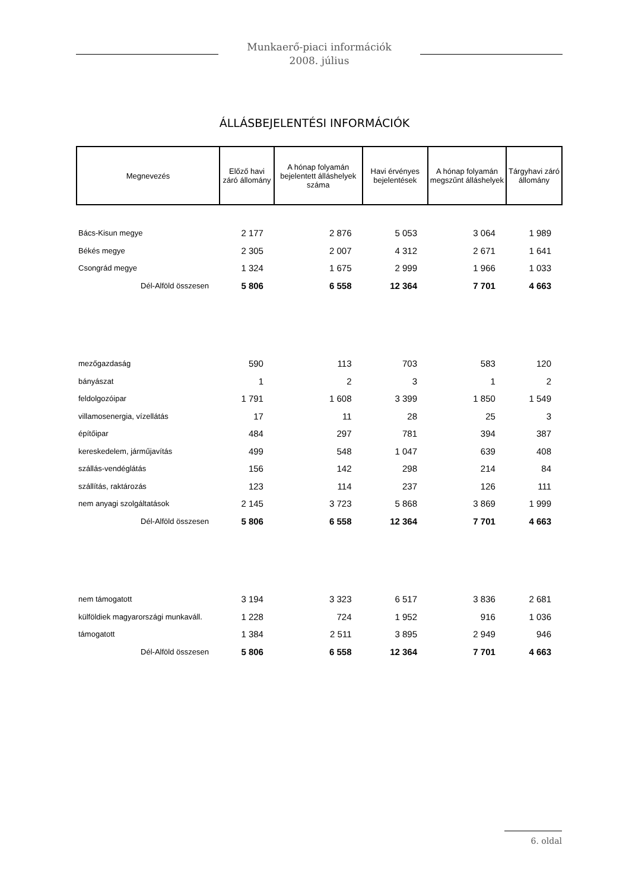Munkaerő-piaci információk
2008. július
ÁLLÁSBEJELENTÉSI INFORMÁCIÓK
| Megnevezés | Előző havi záró állomány | A hónap folyamán bejelentett álláshelyek száma | Havi érvényes bejelentések | A hónap folyamán megszűnt álláshelyek | Tárgyhavi záró állomány |
| --- | --- | --- | --- | --- | --- |
| Bács-Kisun megye | 2 177 | 2 876 | 5 053 | 3 064 | 1 989 |
| Békés megye | 2 305 | 2 007 | 4 312 | 2 671 | 1 641 |
| Csongrád megye | 1 324 | 1 675 | 2 999 | 1 966 | 1 033 |
| Dél-Alföld összesen | 5 806 | 6 558 | 12 364 | 7 701 | 4 663 |
| mezőgazdaság | 590 | 113 | 703 | 583 | 120 |
| bányászat | 1 | 2 | 3 | 1 | 2 |
| feldolgozóipar | 1 791 | 1 608 | 3 399 | 1 850 | 1 549 |
| villamosenergia, vízellátás | 17 | 11 | 28 | 25 | 3 |
| építőipar | 484 | 297 | 781 | 394 | 387 |
| kereskedelem, járműjavítás | 499 | 548 | 1 047 | 639 | 408 |
| szállás-vendéglátás | 156 | 142 | 298 | 214 | 84 |
| szállítás, raktározás | 123 | 114 | 237 | 126 | 111 |
| nem anyagi szolgáltatások | 2 145 | 3 723 | 5 868 | 3 869 | 1 999 |
| Dél-Alföld összesen | 5 806 | 6 558 | 12 364 | 7 701 | 4 663 |
| nem támogatott | 3 194 | 3 323 | 6 517 | 3 836 | 2 681 |
| külföldiek magyarországi munkaváll. | 1 228 | 724 | 1 952 | 916 | 1 036 |
| támogatott | 1 384 | 2 511 | 3 895 | 2 949 | 946 |
| Dél-Alföld összesen | 5 806 | 6 558 | 12 364 | 7 701 | 4 663 |
6. oldal